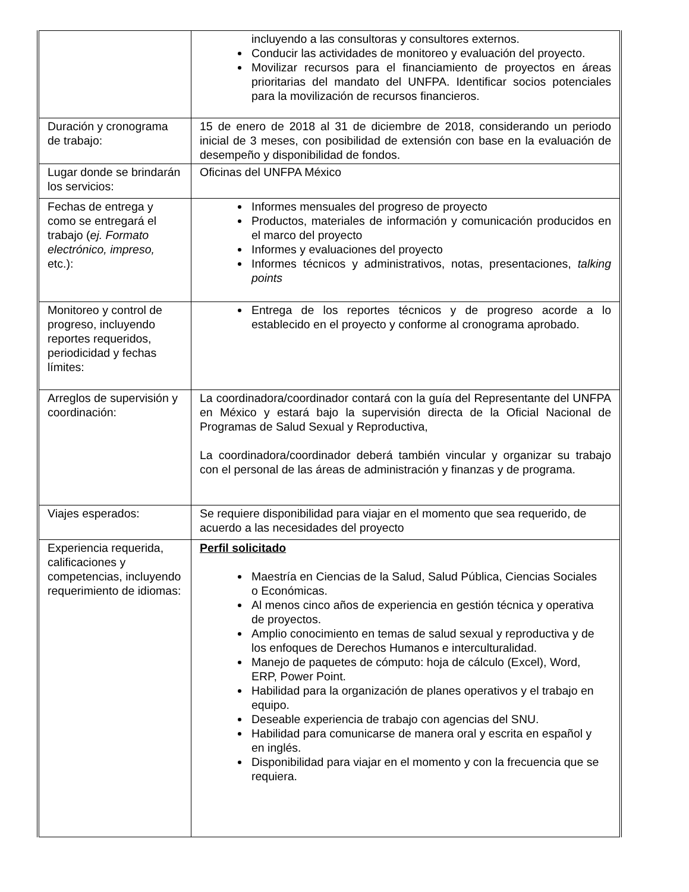| | incluyendo a las consultoras y consultores externos. Conducir las actividades de monitoreo y evaluación del proyecto. Movilizar recursos para el financiamiento de proyectos en áreas prioritarias del mandato del UNFPA. Identificar socios potenciales para la movilización de recursos financieros. |
| Duración y cronograma de trabajo: | 15 de enero de 2018 al 31 de diciembre de 2018, considerando un periodo inicial de 3 meses, con posibilidad de extensión con base en la evaluación de desempeño y disponibilidad de fondos. |
| Lugar donde se brindarán los servicios: | Oficinas del UNFPA México |
| Fechas de entrega y como se entregará el trabajo ( ej. Formato electrónico, impreso, etc.): | Informes mensuales del progreso de proyecto Productos, materiales de información y comunicación producidos en el marco del proyecto Informes y evaluaciones del proyecto Informes técnicos y administrativos, notas, presentaciones, talking points |
| Monitoreo y control de progreso, incluyendo reportes requeridos, periodicidad y fechas límites: | Entrega de los reportes técnicos y de progreso acorde a lo establecido en el proyecto y conforme al cronograma aprobado. |
| Arreglos de supervisión y coordinación: | La coordinadora/coordinador contará con la guía del Representante del UNFPA en México y estará bajo la supervisión directa de la Oficial Nacional de Programas de Salud Sexual y Reproductiva, La coordinadora/coordinador deberá también vincular y organizar su trabajo con el personal de las áreas de administración y finanzas y de programa. |
| Viajes esperados: | Se requiere disponibilidad para viajar en el momento que sea requerido, de acuerdo a las necesidades del proyecto |
| Experiencia requerida, calificaciones y competencias, incluyendo requerimiento de idiomas: | Perfil solicitado Maestría en Ciencias de la Salud, Salud Pública, Ciencias Sociales o Económicas. Al menos cinco años de experiencia en gestión técnica y operativa de proyectos. Amplio conocimiento en temas de salud sexual y reproductiva y de los enfoques de Derechos Humanos e interculturalidad. Manejo de paquetes de cómputo: hoja de cálculo (Excel), Word, ERP, Power Point. Habilidad para la organización de planes operativos y el trabajo en equipo. Deseable experiencia de trabajo con agencias del SNU. Habilidad para comunicarse de manera oral y escrita en español y en inglés. Disponibilidad para viajar en el momento y con la frecuencia que se requiera. |